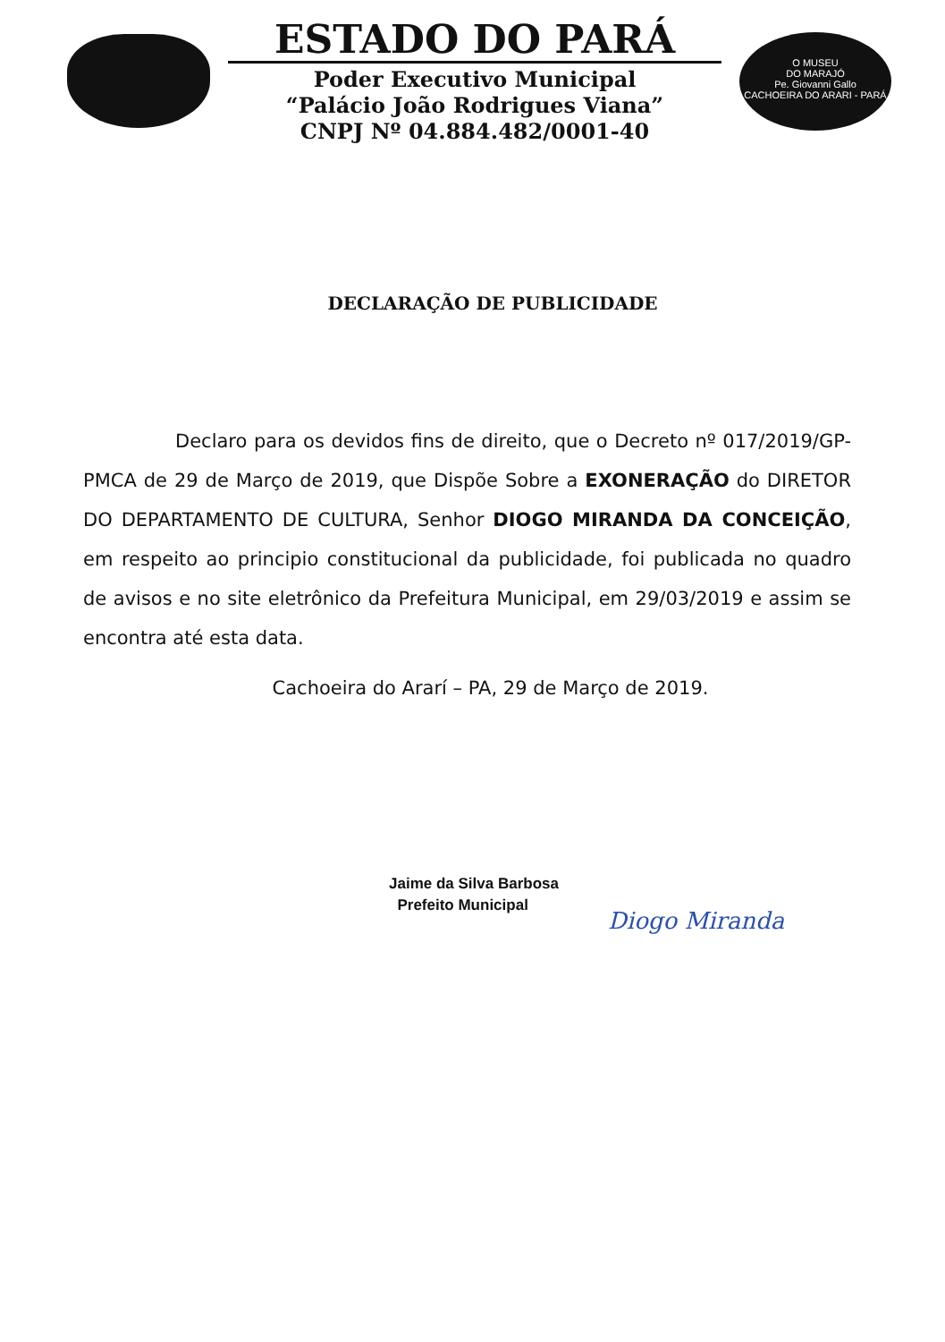ESTADO DO PARÁ
Poder Executivo Municipal
“Palácio João Rodrigues Viana”
CNPJ Nº 04.884.482/0001-40
O MUSEU
DO MARAJÓ
Pe. Giovanni Gallo
CACHOEIRA DO ARARI - PARÁ
DECLARAÇÃO DE PUBLICIDADE
Declaro para os devidos fins de direito, que o Decreto nº 017/2019/GP-PMCA de 29 de Março de 2019, que Dispõe Sobre a EXONERAÇÃO do DIRETOR DO DEPARTAMENTO DE CULTURA, Senhor DIOGO MIRANDA DA CONCEIÇÃO, em respeito ao principio constitucional da publicidade, foi publicada no quadro de avisos e no site eletrônico da Prefeitura Municipal, em 29/03/2019 e assim se encontra até esta data.
Cachoeira do Ararí – PA, 29 de Março de 2019.
Jaime da Silva Barbosa
Prefeito Municipal
Diogo Miranda